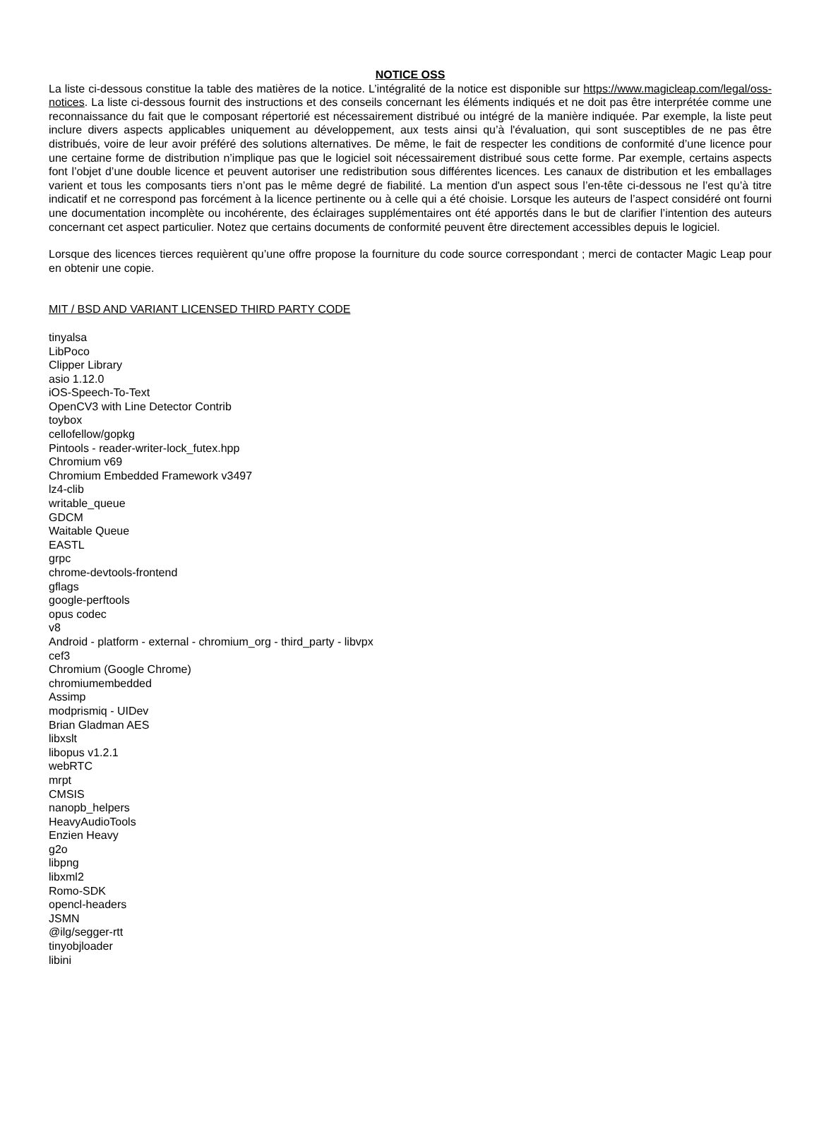NOTICE OSS
La liste ci-dessous constitue la table des matières de la notice. L’intégralité de la notice est disponible sur https://www.magicleap.com/legal/oss-notices. La liste ci-dessous fournit des instructions et des conseils concernant les éléments indiqués et ne doit pas être interprétée comme une reconnaissance du fait que le composant répertorié est nécessairement distribué ou intégré de la manière indiquée. Par exemple, la liste peut inclure divers aspects applicables uniquement au développement, aux tests ainsi qu’à l'évaluation, qui sont susceptibles de ne pas être distribués, voire de leur avoir préféré des solutions alternatives. De même, le fait de respecter les conditions de conformité d’une licence pour une certaine forme de distribution n’implique pas que le logiciel soit nécessairement distribué sous cette forme. Par exemple, certains aspects font l’objet d’une double licence et peuvent autoriser une redistribution sous différentes licences. Les canaux de distribution et les emballages varient et tous les composants tiers n’ont pas le même degré de fiabilité. La mention d'un aspect sous l’en-tête ci-dessous ne l’est qu’à titre indicatif et ne correspond pas forcément à la licence pertinente ou à celle qui a été choisie. Lorsque les auteurs de l’aspect considéré ont fourni une documentation incomplète ou incohérente, des éclairages supplémentaires ont été apportés dans le but de clarifier l’intention des auteurs concernant cet aspect particulier. Notez que certains documents de conformité peuvent être directement accessibles depuis le logiciel.
Lorsque des licences tierces requièrent qu’une offre propose la fourniture du code source correspondant ; merci de contacter Magic Leap pour en obtenir une copie.
MIT / BSD AND VARIANT LICENSED THIRD PARTY CODE
tinyalsa
LibPoco
Clipper Library
asio 1.12.0
iOS-Speech-To-Text
OpenCV3 with Line Detector Contrib
toybox
cellofellow/gopkg
Pintools - reader-writer-lock_futex.hpp
Chromium v69
Chromium Embedded Framework v3497
lz4-clib
writable_queue
GDCM
Waitable Queue
EASTL
grpc
chrome-devtools-frontend
gflags
google-perftools
opus codec
v8
Android - platform - external - chromium_org - third_party - libvpx
cef3
Chromium (Google Chrome)
chromiumembedded
Assimp
modprismiq - UIDev
Brian Gladman AES
libxslt
libopus v1.2.1
webRTC
mrpt
CMSIS
nanopb_helpers
HeavyAudioTools
Enzien Heavy
g2o
libpng
libxml2
Romo-SDK
opencl-headers
JSMN
@ilg/segger-rtt
tinyobjloader
libini